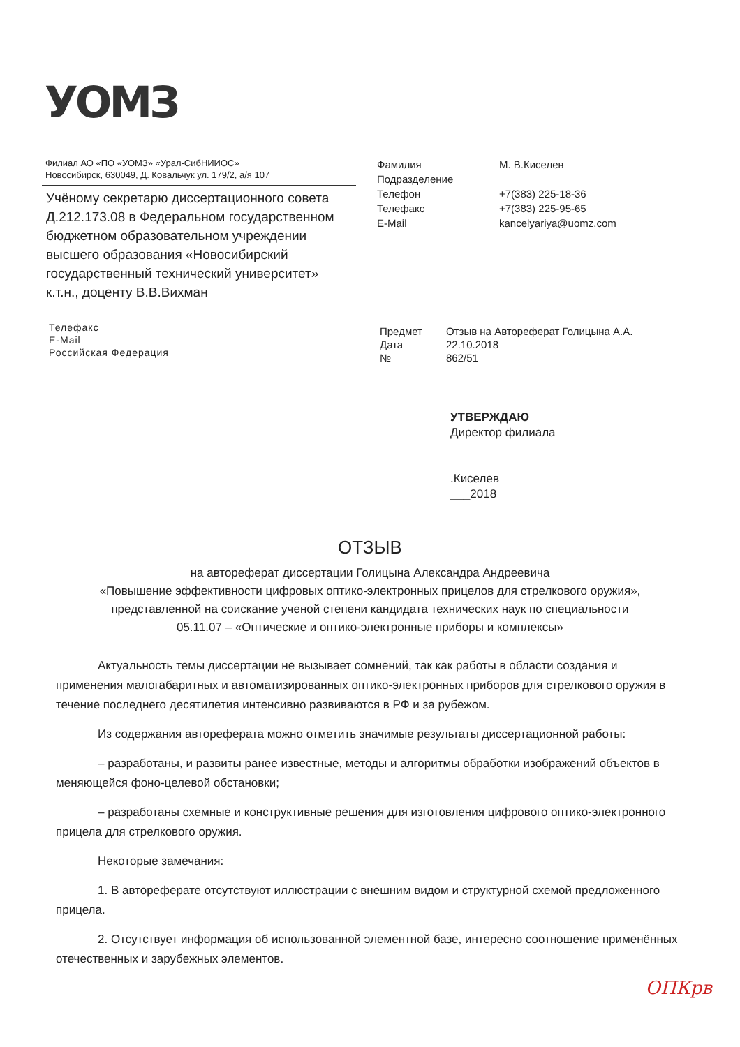УОМЗ
Филиал АО «ПО «УОМЗ» «Урал-СибНИИОС»
Новосибирск, 630049, Д. Ковальчук ул. 179/2, а/я 107
Учёному секретарю диссертационного совета Д.212.173.08 в Федеральном государственном бюджетном образовательном учреждении высшего образования «Новосибирский государственный технический университет»
к.т.н., доценту В.В.Вихман
Телефакс
E-Mail
Российская Федерация
Фамилия М. В.Киселев Подразделение Телефон +7(383) 225-18-36 Телефакс +7(383) 225-95-65 E-Mail kancelyariya@uomz.com
Предмет Отзыв на Автореферат Голицына А.А. Дата 22.10.2018 № 862/51
УТВЕРЖДАЮ
Директор филиала
.Киселев
___2018
ОТЗЫВ
на автореферат диссертации Голицына Александра Андреевича
«Повышение эффективности цифровых оптико-электронных прицелов для стрелкового оружия», представленной на соискание ученой степени кандидата технических наук по специальности
05.11.07 – «Оптические и оптико-электронные приборы и комплексы»
Актуальность темы диссертации не вызывает сомнений, так как работы в области создания и применения малогабаритных и автоматизированных оптико-электронных приборов для стрелкового оружия в течение последнего десятилетия интенсивно развиваются в РФ и за рубежом.
Из содержания автореферата можно отметить значимые результаты диссертационной работы:
– разработаны, и развиты ранее известные, методы и алгоритмы обработки изображений объектов в меняющейся фоно-целевой обстановки;
– разработаны схемные и конструктивные решения для изготовления цифрового оптико-электронного прицела для стрелкового оружия.
Некоторые замечания:
1. В автореферате отсутствуют иллюстрации с внешним видом и структурной схемой предложенного прицела.
2. Отсутствует информация об использованной элементной базе, интересно соотношение применённых отечественных и зарубежных элементов.
ОПКрв